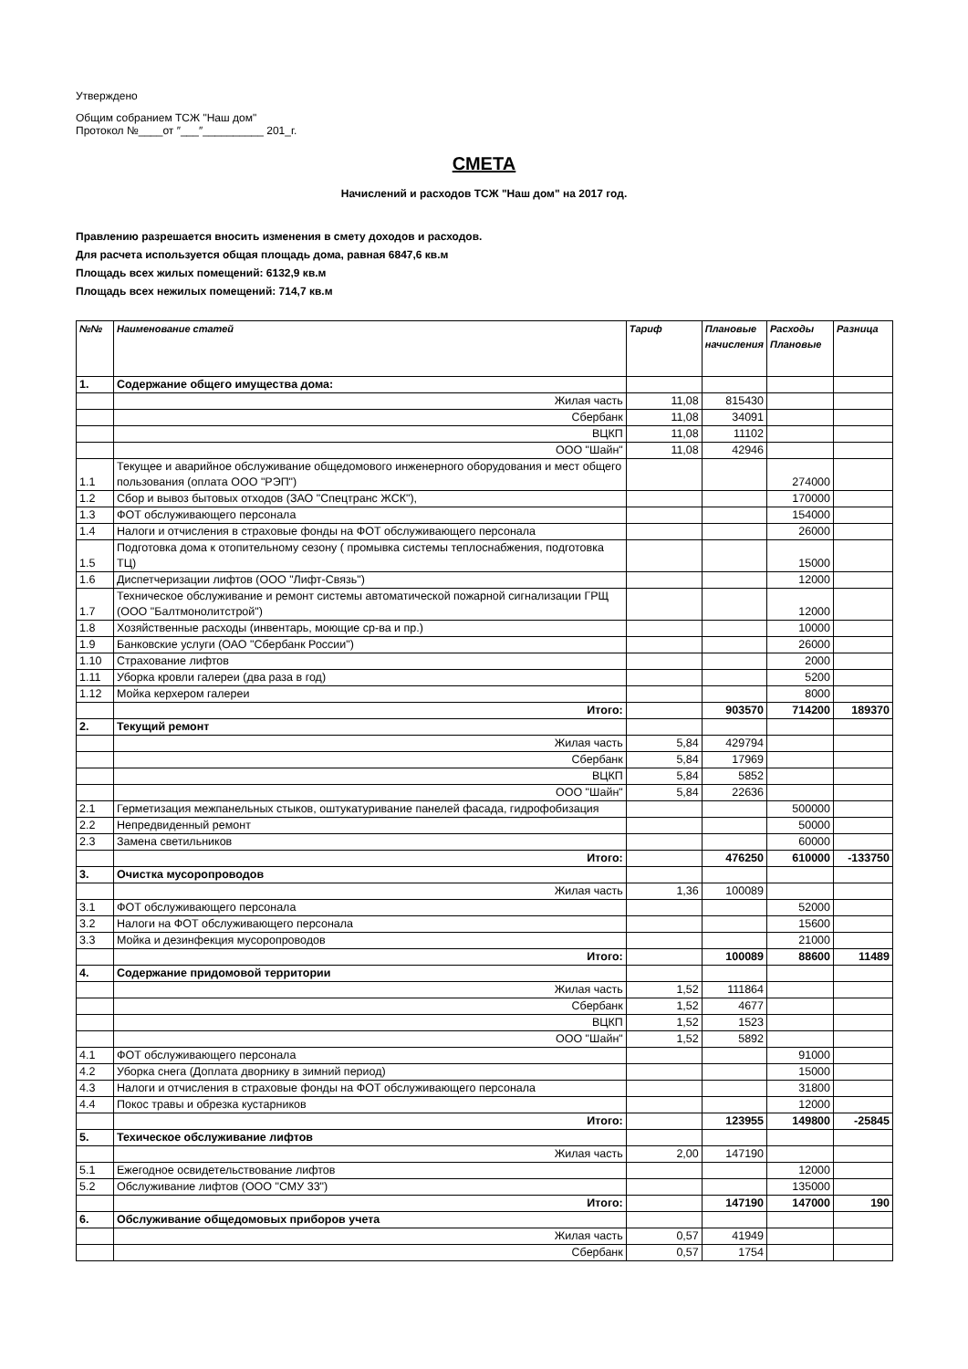Утверждено
Общим собранием ТСЖ "Наш дом"
Протокол №____от ″___″__________ 201_г.
СМЕТА
Начислений и расходов ТСЖ "Наш дом" на 2017 год.
Правлению разрешается вносить изменения в смету доходов и расходов.
Для расчета используется общая площадь дома, равная 6847,6 кв.м
Площадь всех жилых помещений: 6132,9 кв.м
Площадь всех нежилых помещений: 714,7 кв.м
| №№ | Наименование статей | Тариф | Плановые начисления | Расходы Плановые | Разница |
| --- | --- | --- | --- | --- | --- |
| 1. | Содержание общего имущества дома: | | | | |
| | Жилая часть | 11,08 | 815430 | | |
| | Сбербанк | 11,08 | 34091 | | |
| | ВЦКП | 11,08 | 11102 | | |
| | ООО "Шайн" | 11,08 | 42946 | | |
| 1.1 | Текущее и аварийное обслуживание общедомового инженерного оборудования и мест общего пользования (оплата ООО "РЭП") | | | 274000 | |
| 1.2 | Сбор и вывоз бытовых отходов (ЗАО "Спецтранс ЖСК"), | | | 170000 | |
| 1.3 | ФОТ обслуживающего персонала | | | 154000 | |
| 1.4 | Налоги и отчисления в страховые фонды на ФОТ обслуживающего персонала | | | 26000 | |
| 1.5 | Подготовка дома к отопительному сезону ( промывка системы теплоснабжения, подготовка ТЦ) | | | 15000 | |
| 1.6 | Диспетчеризации лифтов (ООО "Лифт-Связь") | | | 12000 | |
| 1.7 | Техническое обслуживание и ремонт системы автоматической пожарной сигнализации ГРЩ (ООО "Балтмонолитстрой") | | | 12000 | |
| 1.8 | Хозяйственные расходы (инвентарь, моющие ср-ва и пр.) | | | 10000 | |
| 1.9 | Банковские услуги (ОАО "Сбербанк России") | | | 26000 | |
| 1.10 | Страхование лифтов | | | 2000 | |
| 1.11 | Уборка кровли галереи (два раза в год) | | | 5200 | |
| 1.12 | Мойка керхером галереи | | | 8000 | |
| | Итого: | | 903570 | 714200 | 189370 |
| 2. | Текущий ремонт | | | | |
| | Жилая часть | 5,84 | 429794 | | |
| | Сбербанк | 5,84 | 17969 | | |
| | ВЦКП | 5,84 | 5852 | | |
| | ООО "Шайн" | 5,84 | 22636 | | |
| 2.1 | Герметизация межпанельных стыков, оштукатуривание панелей фасада, гидрофобизация | | | 500000 | |
| 2.2 | Непредвиденный ремонт | | | 50000 | |
| 2.3 | Замена светильников | | | 60000 | |
| | Итого: | | 476250 | 610000 | -133750 |
| 3. | Очистка мусоропроводов | | | | |
| | Жилая часть | 1,36 | 100089 | | |
| 3.1 | ФОТ обслуживающего персонала | | | 52000 | |
| 3.2 | Налоги на ФОТ обслуживающего персонала | | | 15600 | |
| 3.3 | Мойка и дезинфекция мусоропроводов | | | 21000 | |
| | Итого: | | 100089 | 88600 | 11489 |
| 4. | Содержание придомовой территории | | | | |
| | Жилая часть | 1,52 | 111864 | | |
| | Сбербанк | 1,52 | 4677 | | |
| | ВЦКП | 1,52 | 1523 | | |
| | ООО "Шайн" | 1,52 | 5892 | | |
| 4.1 | ФОТ обслуживающего персонала | | | 91000 | |
| 4.2 | Уборка снега (Доплата дворнику в зимний период) | | | 15000 | |
| 4.3 | Налоги и отчисления в страховые фонды на ФОТ обслуживающего персонала | | | 31800 | |
| 4.4 | Покос травы и обрезка кустарников | | | 12000 | |
| | Итого: | | 123955 | 149800 | -25845 |
| 5. | Техическое обслуживание лифтов | | | | |
| | Жилая часть | 2,00 | 147190 | | |
| 5.1 | Ежегодное освидетельствование лифтов | | | 12000 | |
| 5.2 | Обслуживание лифтов (ООО "СМУ 33") | | | 135000 | |
| | Итого: | | 147190 | 147000 | 190 |
| 6. | Обслуживание общедомовых приборов учета | | | | |
| | Жилая часть | 0,57 | 41949 | | |
| | Сбербанк | 0,57 | 1754 | | |